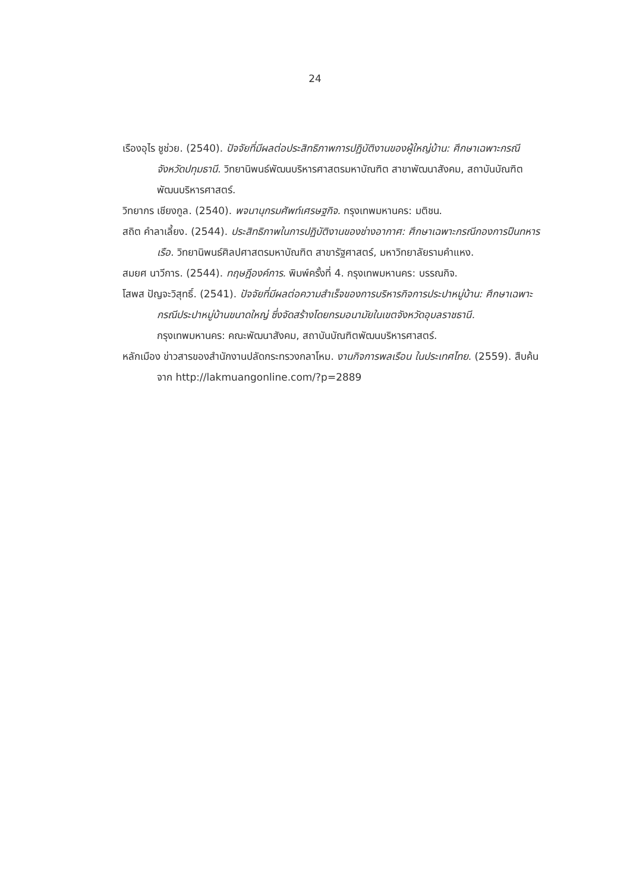24
เรืองอุไร ชูช่วย. (2540). ปัจจัยที่มีผลต่อประสิทธิภาพการปฏิบัติงานของผู้ใหญ่บ้าน: ศึกษาเฉพาะกรณีจังหวัดปทุมธานี. วิทยานิพนธ์พัฒนบริหารศาสตรมหาบัณฑิต สาขาพัฒนาสังคม, สถาบันบัณฑิตพัฒนบริหารศาสตร์.
วิทยากร เชียงกูล. (2540). พจนานุกรมศัพท์เศรษฐกิจ. กรุงเทพมหานคร: มติชน.
สถิต คำลาเลี้ยง. (2544). ประสิทธิภาพในการปฏิบัติงานของช่างอากาศ: ศึกษาเฉพาะกรณีกองการปืนทหารเรือ. วิทยานิพนธ์ศิลปศาสตรมหาบัณฑิต สาขารัฐศาสตร์, มหาวิทยาลัยรามคำแหง.
สมยศ นาวีการ. (2544). ทฤษฎีองค์การ. พิมพ์ครั้งที่ 4. กรุงเทพมหานคร: บรรณกิจ.
โสพส ปัญจะวิสุทธิ์. (2541). ปัจจัยที่มีผลต่อความสำเร็จของการบริหารกิจการประปาหมู่บ้าน: ศึกษาเฉพาะกรณีประปาหมู่บ้านขนาดใหญ่ ซึ่งจัดสร้างโดยกรมอนามัยในเขตจังหวัดอุบลราชธานี. กรุงเทพมหานคร: คณะพัฒนาสังคม, สถาบันบัณฑิตพัฒนบริหารศาสตร์.
หลักเมือง ข่าวสารของสำนักงานปลัดกระทรวงกลาโหม. งานกิจการพลเรือน ในประเทศไทย. (2559). สืบค้นจาก http://lakmuangonline.com/?p=2889